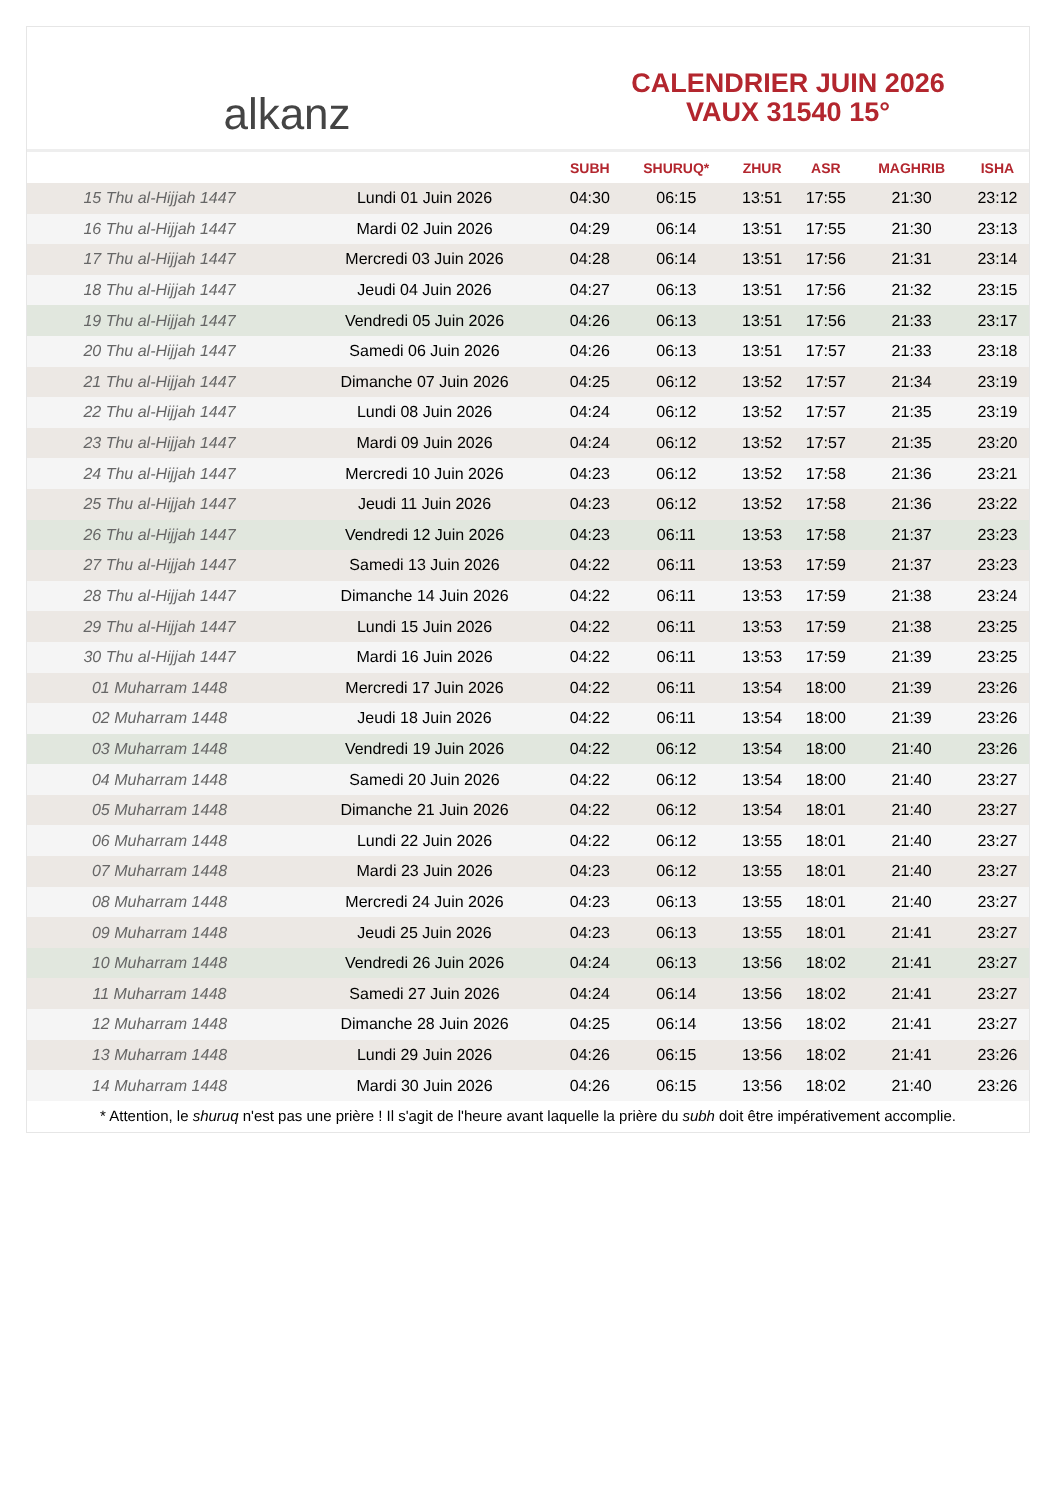alkanz
CALENDRIER JUIN 2026
VAUX 31540 15°
| | | SUBH | SHURUQ* | ZHUR | ASR | MAGHRIB | ISHA |
| --- | --- | --- | --- | --- | --- | --- | --- |
| 15 Thu al-Hijjah 1447 | Lundi 01 Juin 2026 | 04:30 | 06:15 | 13:51 | 17:55 | 21:30 | 23:12 |
| 16 Thu al-Hijjah 1447 | Mardi 02 Juin 2026 | 04:29 | 06:14 | 13:51 | 17:55 | 21:30 | 23:13 |
| 17 Thu al-Hijjah 1447 | Mercredi 03 Juin 2026 | 04:28 | 06:14 | 13:51 | 17:56 | 21:31 | 23:14 |
| 18 Thu al-Hijjah 1447 | Jeudi 04 Juin 2026 | 04:27 | 06:13 | 13:51 | 17:56 | 21:32 | 23:15 |
| 19 Thu al-Hijjah 1447 | Vendredi 05 Juin 2026 | 04:26 | 06:13 | 13:51 | 17:56 | 21:33 | 23:17 |
| 20 Thu al-Hijjah 1447 | Samedi 06 Juin 2026 | 04:26 | 06:13 | 13:51 | 17:57 | 21:33 | 23:18 |
| 21 Thu al-Hijjah 1447 | Dimanche 07 Juin 2026 | 04:25 | 06:12 | 13:52 | 17:57 | 21:34 | 23:19 |
| 22 Thu al-Hijjah 1447 | Lundi 08 Juin 2026 | 04:24 | 06:12 | 13:52 | 17:57 | 21:35 | 23:19 |
| 23 Thu al-Hijjah 1447 | Mardi 09 Juin 2026 | 04:24 | 06:12 | 13:52 | 17:57 | 21:35 | 23:20 |
| 24 Thu al-Hijjah 1447 | Mercredi 10 Juin 2026 | 04:23 | 06:12 | 13:52 | 17:58 | 21:36 | 23:21 |
| 25 Thu al-Hijjah 1447 | Jeudi 11 Juin 2026 | 04:23 | 06:12 | 13:52 | 17:58 | 21:36 | 23:22 |
| 26 Thu al-Hijjah 1447 | Vendredi 12 Juin 2026 | 04:23 | 06:11 | 13:53 | 17:58 | 21:37 | 23:23 |
| 27 Thu al-Hijjah 1447 | Samedi 13 Juin 2026 | 04:22 | 06:11 | 13:53 | 17:59 | 21:37 | 23:23 |
| 28 Thu al-Hijjah 1447 | Dimanche 14 Juin 2026 | 04:22 | 06:11 | 13:53 | 17:59 | 21:38 | 23:24 |
| 29 Thu al-Hijjah 1447 | Lundi 15 Juin 2026 | 04:22 | 06:11 | 13:53 | 17:59 | 21:38 | 23:25 |
| 30 Thu al-Hijjah 1447 | Mardi 16 Juin 2026 | 04:22 | 06:11 | 13:53 | 17:59 | 21:39 | 23:25 |
| 01 Muharram 1448 | Mercredi 17 Juin 2026 | 04:22 | 06:11 | 13:54 | 18:00 | 21:39 | 23:26 |
| 02 Muharram 1448 | Jeudi 18 Juin 2026 | 04:22 | 06:11 | 13:54 | 18:00 | 21:39 | 23:26 |
| 03 Muharram 1448 | Vendredi 19 Juin 2026 | 04:22 | 06:12 | 13:54 | 18:00 | 21:40 | 23:26 |
| 04 Muharram 1448 | Samedi 20 Juin 2026 | 04:22 | 06:12 | 13:54 | 18:00 | 21:40 | 23:27 |
| 05 Muharram 1448 | Dimanche 21 Juin 2026 | 04:22 | 06:12 | 13:54 | 18:01 | 21:40 | 23:27 |
| 06 Muharram 1448 | Lundi 22 Juin 2026 | 04:22 | 06:12 | 13:55 | 18:01 | 21:40 | 23:27 |
| 07 Muharram 1448 | Mardi 23 Juin 2026 | 04:23 | 06:12 | 13:55 | 18:01 | 21:40 | 23:27 |
| 08 Muharram 1448 | Mercredi 24 Juin 2026 | 04:23 | 06:13 | 13:55 | 18:01 | 21:40 | 23:27 |
| 09 Muharram 1448 | Jeudi 25 Juin 2026 | 04:23 | 06:13 | 13:55 | 18:01 | 21:41 | 23:27 |
| 10 Muharram 1448 | Vendredi 26 Juin 2026 | 04:24 | 06:13 | 13:56 | 18:02 | 21:41 | 23:27 |
| 11 Muharram 1448 | Samedi 27 Juin 2026 | 04:24 | 06:14 | 13:56 | 18:02 | 21:41 | 23:27 |
| 12 Muharram 1448 | Dimanche 28 Juin 2026 | 04:25 | 06:14 | 13:56 | 18:02 | 21:41 | 23:27 |
| 13 Muharram 1448 | Lundi 29 Juin 2026 | 04:26 | 06:15 | 13:56 | 18:02 | 21:41 | 23:26 |
| 14 Muharram 1448 | Mardi 30 Juin 2026 | 04:26 | 06:15 | 13:56 | 18:02 | 21:40 | 23:26 |
* Attention, le shuruq n'est pas une prière ! Il s'agit de l'heure avant laquelle la prière du subh doit être impérativement accomplie.